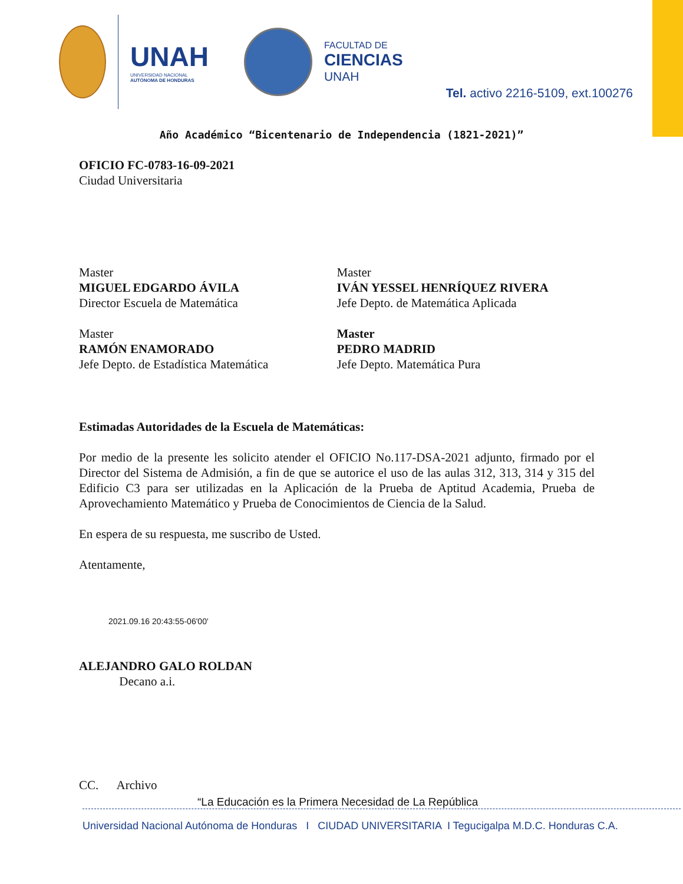UNAH
UNIVERSIDAD NACIONAL
AUTÓNOMA DE HONDURAS
FACULTAD DE
CIENCIAS
UNAH
Tel. activo 2216-5109, ext.100276
Año Académico “Bicentenario de Independencia (1821-2021)”
OFICIO FC-0783-16-09-2021
Ciudad Universitaria
Master
MIGUEL EDGARDO ÁVILA
Director Escuela de Matemática
Master
IVÁN YESSEL HENRÍQUEZ RIVERA
Jefe Depto. de Matemática Aplicada
Master
RAMÓN ENAMORADO
Jefe Depto. de Estadística Matemática
Master
PEDRO MADRID
Jefe Depto. Matemática Pura
Estimadas Autoridades de la Escuela de Matemáticas:
Por medio de la presente les solicito atender el OFICIO No.117-DSA-2021 adjunto, firmado por el Director del Sistema de Admisión, a fin de que se autorice el uso de las aulas 312, 313, 314 y 315 del Edificio C3 para ser utilizadas en la Aplicación de la Prueba de Aptitud Academia, Prueba de Aprovechamiento Matemático y Prueba de Conocimientos de Ciencia de la Salud.
En espera de su respuesta, me suscribo de Usted.
Atentamente,
2021.09.16 20:43:55-06'00'
ALEJANDRO GALO ROLDAN
Decano a.i.
CC. Archivo
“La Educación es la Primera Necesidad de La República
Universidad Nacional Autónoma de Honduras I CIUDAD UNIVERSITARIA I Tegucigalpa M.D.C. Honduras C.A.